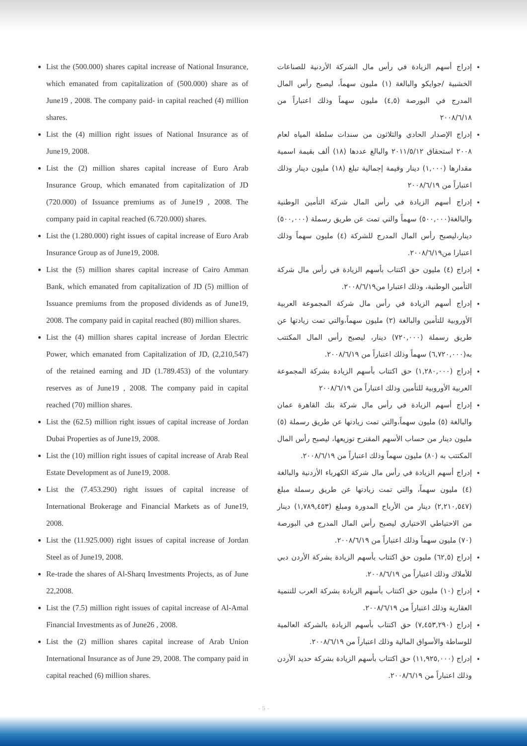List the (500.000) shares capital increase of National Insurance, which emanated from capitalization of (500.000) share as of June19 , 2008. The company paid- in capital reached (4) million shares.
List the (4) million right issues of National Insurance as of June19, 2008.
List the (2) million shares capital increase of Euro Arab Insurance Group, which emanated from capitalization of JD (720.000) of Issuance premiums as of June19 , 2008. The company paid in capital reached (6.720.000) shares.
List the (1.280.000) right issues of capital increase of Euro Arab Insurance Group as of June19, 2008.
List the (5) million shares capital increase of Cairo Amman Bank, which emanated from capitalization of JD (5) million of Issuance premiums from the proposed dividends as of June19, 2008. The company paid in capital reached (80) million shares.
List the (4) million shares capital increase of Jordan Electric Power, which emanated from Capitalization of JD, (2,210,547) of the retained earning and JD (1.789.453) of the voluntary reserves as of June19 , 2008. The company paid in capital reached (70) million shares.
List the (62.5) million right issues of capital increase of Jordan Dubai Properties as of June19, 2008.
List the (10) million right issues of capital increase of Arab Real Estate Development as of June19, 2008.
List the (7.453.290) right issues of capital increase of International Brokerage and Financial Markets as of June19, 2008.
List the (11.925.000) right issues of capital increase of Jordan Steel as of June19, 2008.
Re-trade the shares of Al-Sharq Investments Projects, as of June 22,2008.
List the (7.5) million right issues of capital increase of Al-Amal Financial Investments as of June26 , 2008.
List the (2) million shares capital increase of Arab Union International Insurance as of June 29, 2008. The company paid in capital reached (6) million shares.
إدراج أسهم الزيادة في رأس مال الشركة الأردنية للصناعات الخشبية /جوايكو والبالغة (١) مليون سهماً، ليصبح رأس المال المدرج في البورصة (٤,٥) مليون سهماً وذلك اعتباراً من ٢٠٠٨/٦/١٨
إدراج الإصدار الحادي والثلاثون من سندات سلطة المياه لعام ٢٠٠٨ استحقاق ٢٠١١/٥/١٢ والبالغ عددها (١٨) ألف بقيمة اسمية مقدارها (١,٠٠٠) دينار وقيمة إجمالية تبلغ (١٨) مليون دينار وذلك اعتباراً من ٢٠٠٨/٦/١٩
إدراج أسهم الزيادة في رأس المال شركة التأمين الوطنية والبالغة(٥٠٠,٠٠٠) سهماً والتي تمت عن طريق رسملة (٥٠٠,٠٠٠) دينار،ليصبح رأس المال المدرج للشركة (٤) مليون سهماً وذلك اعتبارا من٢٠٠٨/٦/١٩.
إدراج (٤) مليون حق اكتتاب بأسهم الزيادة في رأس مال شركة التأمين الوطنية، وذلك اعتبارا من٢٠٠٨/٦/١٩.
إدراج أسهم الزيادة في رأس مال شركة المجموعة العربية الأوروبية للتأمين والبالغة (٢) مليون سهماً،والتي تمت زيادتها عن طريق رسملة (٧٢٠,٠٠٠) دينار، ليصبح رأس المال المكتتب به(٦,٧٢٠,٠٠٠) سهماً وذلك اعتباراً من ٢٠٠٨/٦/١٩.
إدراج (١,٢٨٠,٠٠٠) حق اكتتاب بأسهم الزيادة بشركة المجموعة العربية الأوروبية للتأمين وذلك اعتباراً من ٢٠٠٨/٦/١٩
إدراج أسهم الزيادة في رأس مال شركة بنك القاهرة عمان والبالغة (٥) مليون سهماً،والتي تمت زيادتها عن طريق رسملة (٥) مليون دينار من حساب الأسهم المقترح توزيعها، ليصبح رأس المال المكتتب به (٨٠) مليون سهماً وذلك اعتباراً من ٢٠٠٨/٦/١٩.
إدراج أسهم الزيادة في رأس مال شركة الكهرباء الأردنية والبالغة (٤) مليون سهماً، والتي تمت زيادتها عن طريق رسملة مبلغ (٢,٢١٠,٥٤٧) دينار من الأرباح المدورة ومبلغ (١,٧٨٩,٤٥٣) دينار من الاحتياطي الاختياري ليصبح رأس المال المدرج في البورصة (٧٠) مليون سهماً وذلك اعتباراً من ٢٠٠٨/٦/١٩.
إدراج (٦٢,٥) مليون حق اكتتاب بأسهم الزيادة بشركة الأردن دبي للأملاك وذلك اعتباراً من ٢٠٠٨/٦/١٩.
إدراج (١٠) مليون حق اكتتاب بأسهم الزيادة بشركة العرب للتنمية العقارية وذلك اعتباراً من ٢٠٠٨/٦/١٩.
إدراج (٧,٤٥٣,٢٩٠) حق اكتتاب بأسهم الزيادة بالشركة العالمية للوساطة والأسواق المالية وذلك اعتباراً من ٢٠٠٨/٦/١٩.
إدراج (١١,٩٢٥,٠٠٠) حق اكتتاب بأسهم الزيادة بشركة حديد الأردن وذلك اعتباراً من ٢٠٠٨/٦/١٩.
- 5 -